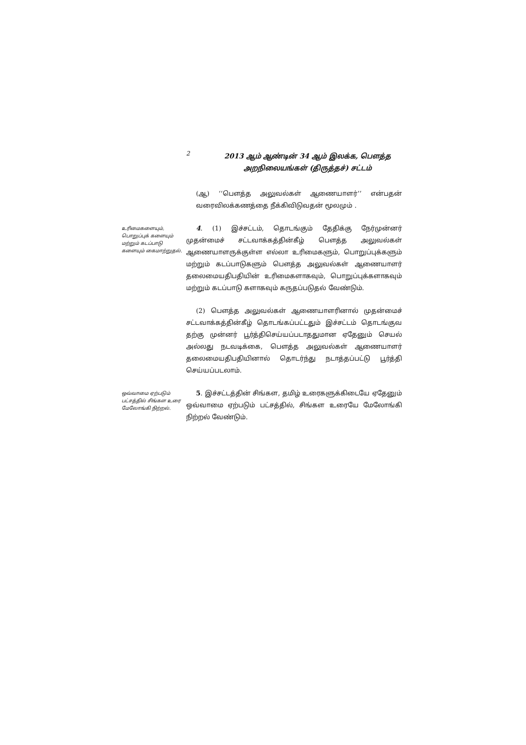2
2013 ஆம் ஆண்டின் 34 ஆம் இலக்க, பௌத்த
அறநிலையங்கள் (திருத்தச்) சட்டம்
(ஆ) ‘‘பௌத்த அலுவல்கள் ஆணையாளர்’’ என்பதன் வரைவிலக்கணத்தை நீக்கிவிடுவதன் மூலமும் .
உரிமைகளையும், பொறுப்புக் களையும் மற்றும் கடப்பாடு களையும் கைமாற்றுதல்.
4. (1) இச்சட்டம், தொடங்கும் தேதிக்கு நேர்முன்னர் முதன்மைச் சட்டவாக்கத்தின்கீழ் பௌத்த அலுவல்கள் ஆணையாளருக்குள்ள எல்லா உரிமைகளும், பொறுப்புக்களும் மற்றும் கடப்பாடுகளும் பௌத்த அலுவல்கள் ஆணையாளர் தலைமையதிபதியின் உரிமைகளாகவும், பொறுப்புக்களாகவும் மற்றும் கடப்பாடு களாகவும் கருதப்படுதல் வேண்டும்.
(2) பௌத்த அலுவல்கள் ஆணையாளரினால் முதன்மைச் சட்டவாக்கத்தின்கீழ் தொடங்கப்பட்டதும் இச்சட்டம் தொடங்குவ தற்கு முன்னர் பூர்த்திசெய்யப்படாததுமான ஏதேனும் செயல் அல்லது நடவடிக்கை, பௌத்த அலுவல்கள் ஆணையாளர் தலைமையதிபதியினால் தொடர்ந்து நடாத்தப்பட்டு பூர்த்தி செய்யப்படலாம்.
ஒவ்வாமை ஏற்படும் பட்சத்தில் சிங்கள உரை மேலோங்கி நிற்றல்.
5. இச்சட்டத்தின் சிங்கள, தமிழ் உரைகளுக்கிடையே ஏதேனும் ஒவ்வாமை ஏற்படும் பட்சத்தில், சிங்கள உரையே மேலோங்கி நிற்றல் வேண்டும்.